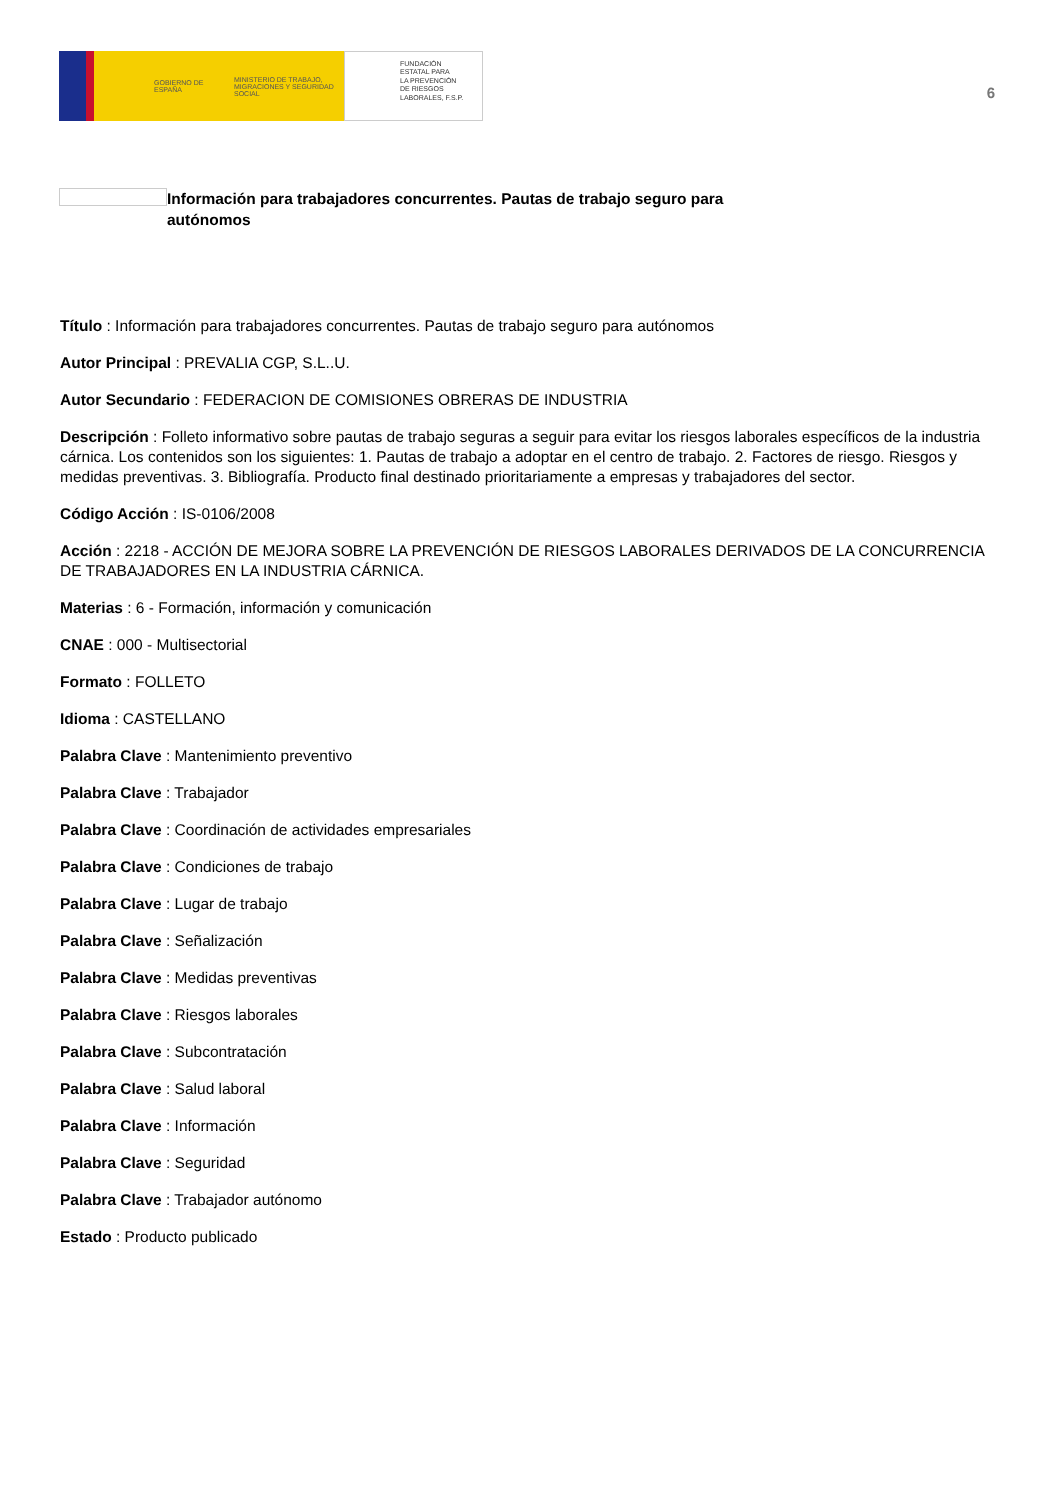GOBIERNO DE ESPAÑA MINISTERIO DE TRABAJO, MIGRACIONES Y SEGURIDAD SOCIAL
FUNDACIÓN
ESTATAL PARA
LA PREVENCIÓN
DE RIESGOS
LABORALES, F.S.P.
6
Información para trabajadores concurrentes. Pautas de trabajo seguro para autónomos
Título : Información para trabajadores concurrentes. Pautas de trabajo seguro para autónomos
Autor Principal : PREVALIA CGP, S.L..U.
Autor Secundario : FEDERACION DE COMISIONES OBRERAS DE INDUSTRIA
Descripción : Folleto informativo sobre pautas de trabajo seguras a seguir para evitar los riesgos laborales específicos de la industria cárnica. Los contenidos son los siguientes: 1. Pautas de trabajo a adoptar en el centro de trabajo. 2. Factores de riesgo. Riesgos y medidas preventivas. 3. Bibliografía. Producto final destinado prioritariamente a empresas y trabajadores del sector.
Código Acción : IS-0106/2008
Acción : 2218 - ACCIÓN DE MEJORA SOBRE LA PREVENCIÓN DE RIESGOS LABORALES DERIVADOS DE LA CONCURRENCIA DE TRABAJADORES EN LA INDUSTRIA CÁRNICA.
Materias : 6 - Formación, información y comunicación
CNAE : 000 - Multisectorial
Formato : FOLLETO
Idioma : CASTELLANO
Palabra Clave : Mantenimiento preventivo
Palabra Clave : Trabajador
Palabra Clave : Coordinación de actividades empresariales
Palabra Clave : Condiciones de trabajo
Palabra Clave : Lugar de trabajo
Palabra Clave : Señalización
Palabra Clave : Medidas preventivas
Palabra Clave : Riesgos laborales
Palabra Clave : Subcontratación
Palabra Clave : Salud laboral
Palabra Clave : Información
Palabra Clave : Seguridad
Palabra Clave : Trabajador autónomo
Estado : Producto publicado